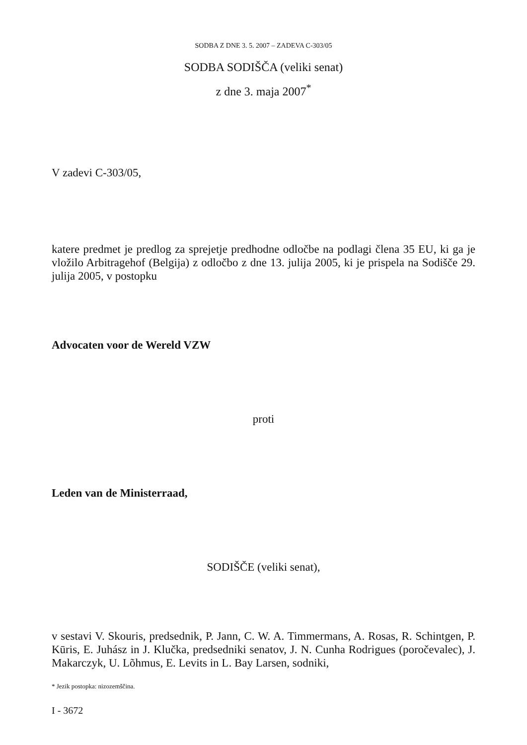SODBA Z DNE 3. 5. 2007 – ZADEVA C-303/05
SODBA SODIŠČA (veliki senat)
z dne 3. maja 2007<sup>*</sup>
V zadevi C-303/05,
katere predmet je predlog za sprejetje predhodne odločbe na podlagi člena 35 EU, ki ga je vložilo Arbitragehof (Belgija) z odločbo z dne 13. julija 2005, ki je prispela na Sodišče 29. julija 2005, v postopku
Advocaten voor de Wereld VZW
proti
Leden van de Ministerraad,
SODIŠČE (veliki senat),
v sestavi V. Skouris, predsednik, P. Jann, C. W. A. Timmermans, A. Rosas, R. Schintgen, P. Kūris, E. Juhász in J. Klučka, predsedniki senatov, J. N. Cunha Rodrigues (poročevalec), J. Makarczyk, U. Lõhmus, E. Levits in L. Bay Larsen, sodniki,
* Jezik postopka: nizozemščina.
I - 3672